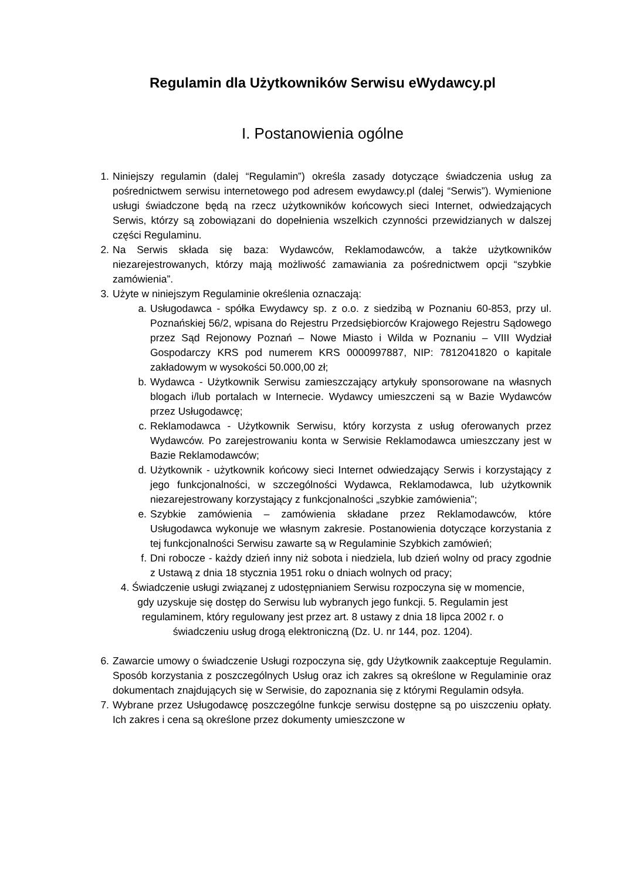Regulamin dla Użytkowników Serwisu eWydawcy.pl
I. Postanowienia ogólne
1. Niniejszy regulamin (dalej “Regulamin”) określa zasady dotyczące świadczenia usług za pośrednictwem serwisu internetowego pod adresem ewydawcy.pl (dalej “Serwis”). Wymienione usługi świadczone będą na rzecz użytkowników końcowych sieci Internet, odwiedzających Serwis, którzy są zobowiązani do dopełnienia wszelkich czynności przewidzianych w dalszej części Regulaminu.
2. Na Serwis składa się baza: Wydawców, Reklamodawców, a także użytkowników niezarejestrowanych, którzy mają możliwość zamawiania za pośrednictwem opcji “szybkie zamówienia”.
3. Użyte w niniejszym Regulaminie określenia oznaczają:
a. Usługodawca - spółka Ewydawcy sp. z o.o. z siedzibą w Poznaniu 60-853, przy ul. Poznańskiej 56/2, wpisana do Rejestru Przedsiębiorców Krajowego Rejestru Sądowego przez Sąd Rejonowy Poznań – Nowe Miasto i Wilda w Poznaniu – VIII Wydział Gospodarczy KRS pod numerem KRS 0000997887, NIP: 7812041820 o kapitale zakładowym w wysokości 50.000,00 zł;
b. Wydawca - Użytkownik Serwisu zamieszczający artykuły sponsorowane na własnych blogach i/lub portalach w Internecie. Wydawcy umieszczeni są w Bazie Wydawców przez Usługodawcę;
c. Reklamodawca - Użytkownik Serwisu, który korzysta z usług oferowanych przez Wydawców. Po zarejestrowaniu konta w Serwisie Reklamodawca umieszczany jest w Bazie Reklamodawców;
d. Użytkownik - użytkownik końcowy sieci Internet odwiedzający Serwis i korzystający z jego funkcjonalności, w szczególności Wydawca, Reklamodawca, lub użytkownik niezarejestrowany korzystający z funkcjonalności „szybkie zamówienia”;
e. Szybkie zamówienia – zamówienia składane przez Reklamodawców, które Usługodawca wykonuje we własnym zakresie. Postanowienia dotyczące korzystania z tej funkcjonalności Serwisu zawarte są w Regulaminie Szybkich zamówień;
f. Dni robocze - każdy dzień inny niż sobota i niedziela, lub dzień wolny od pracy zgodnie z Ustawą z dnia 18 stycznia 1951 roku o dniach wolnych od pracy;
4. Świadczenie usługi związanej z udostępnianiem Serwisu rozpoczyna się w momencie,
gdy uzyskuje się dostęp do Serwisu lub wybranych jego funkcji. 5. Regulamin jest
regulaminem, który regulowany jest przez art. 8 ustawy z dnia 18 lipca 2002 r. o
świadczeniu usług drogą elektroniczną (Dz. U. nr 144, poz. 1204).
6. Zawarcie umowy o świadczenie Usługi rozpoczyna się, gdy Użytkownik zaakceptuje Regulamin. Sposób korzystania z poszczególnych Usług oraz ich zakres są określone w Regulaminie oraz dokumentach znajdujących się w Serwisie, do zapoznania się z którymi Regulamin odsyła.
7. Wybrane przez Usługodawcę poszczególne funkcje serwisu dostępne są po uiszczeniu opłaty. Ich zakres i cena są określone przez dokumenty umieszczone w